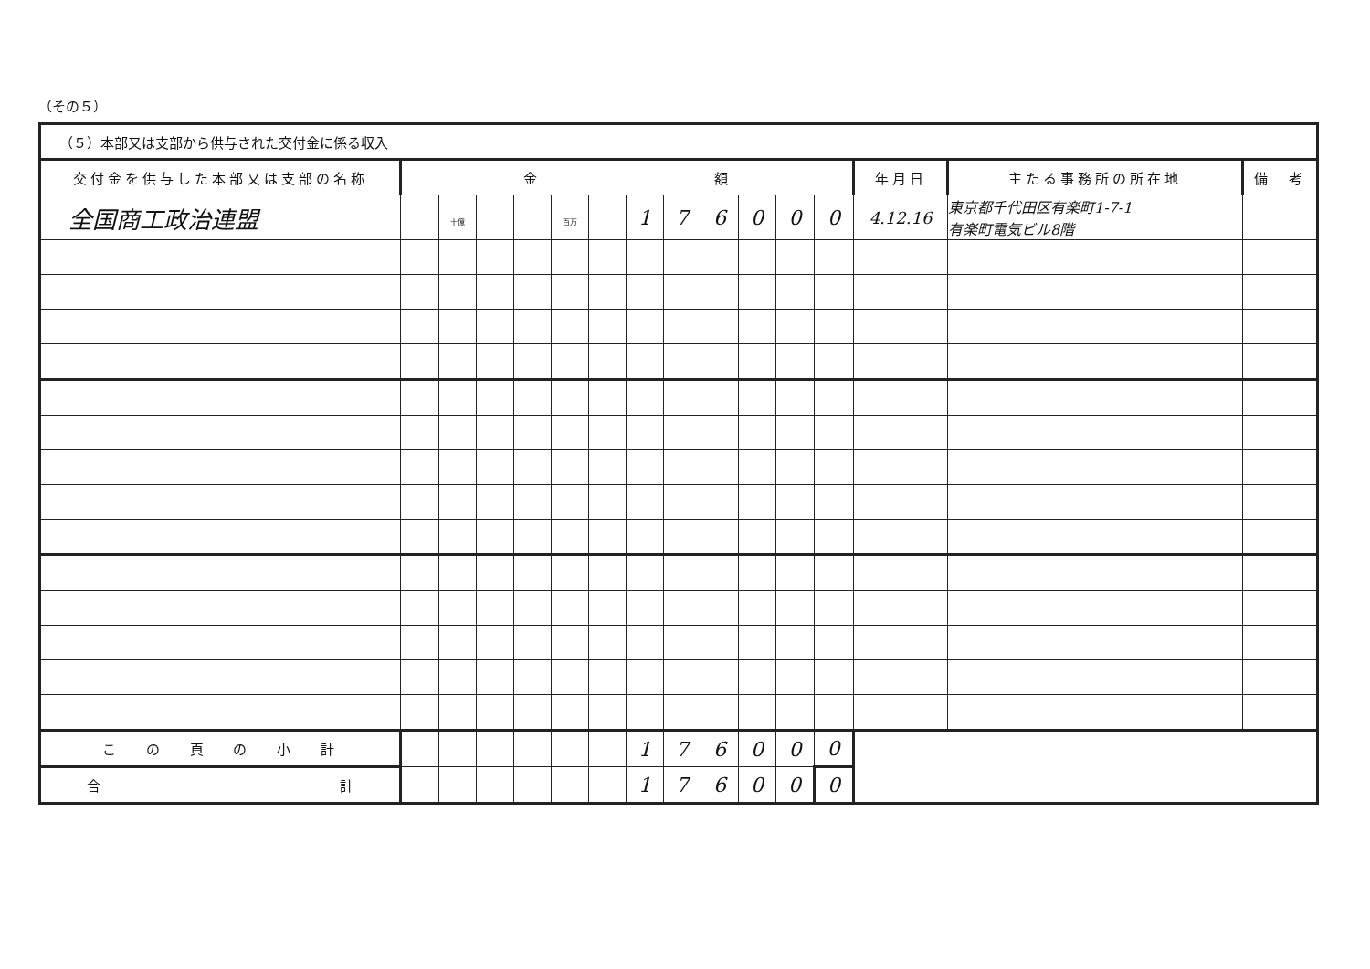（その５）
| （５）本部又は支部から供与された交付金に係る収入 | | | | | | | | | | | | | | | |
| 交付金を供与した本部又は支部の名称 | 金 額 | | | | | | | | | | | | 年月日 | 主たる事務所の所在地 | 備 考 |
| 全国商工政治連盟 | | 十億 | | | 百万 | | 1 | 7 | 6 | 0 | 0 | 0 | 4.12.16 | 東京都千代田区有楽町1-7-1 有楽町電気ビル8階 | |
| こ の 頁 の 小 計 | | | | | | | 1 | 7 | 6 | 0 | 0 | 0 | | | |
| 合 計 | | | | | | | 1 | 7 | 6 | 0 | 0 | 0 | | | |